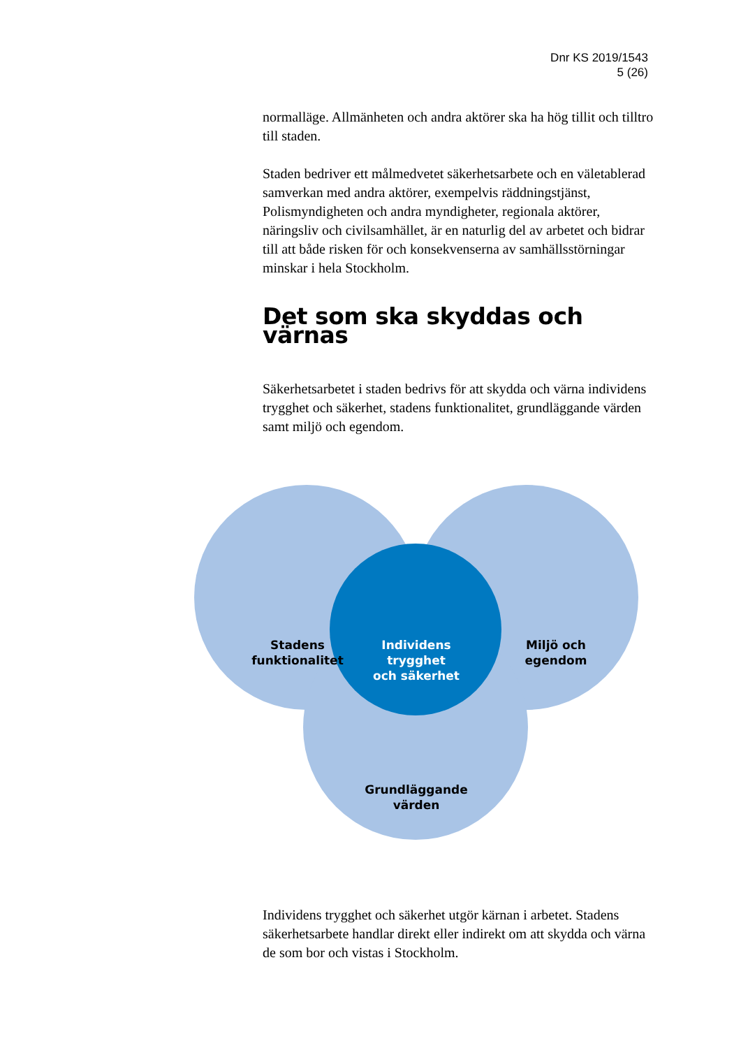Dnr KS 2019/1543
5 (26)
normalläge. Allmänheten och andra aktörer ska ha hög tillit och tilltro till staden.
Staden bedriver ett målmedvetet säkerhetsarbete och en väletablerad samverkan med andra aktörer, exempelvis räddningstjänst, Polismyndigheten och andra myndigheter, regionala aktörer, näringsliv och civilsamhället, är en naturlig del av arbetet och bidrar till att både risken för och konsekvenserna av samhällsstörningar minskar i hela Stockholm.
Det som ska skyddas och värnas
Säkerhetsarbetet i staden bedrivs för att skydda och värna individens trygghet och säkerhet, stadens funktionalitet, grundläggande värden samt miljö och egendom.
Stadens
funktionalitet
Individens
trygghet
och säkerhet
Miljö och
egendom
Grundläggande
värden
Individens trygghet och säkerhet utgör kärnan i arbetet. Stadens säkerhetsarbete handlar direkt eller indirekt om att skydda och värna de som bor och vistas i Stockholm.